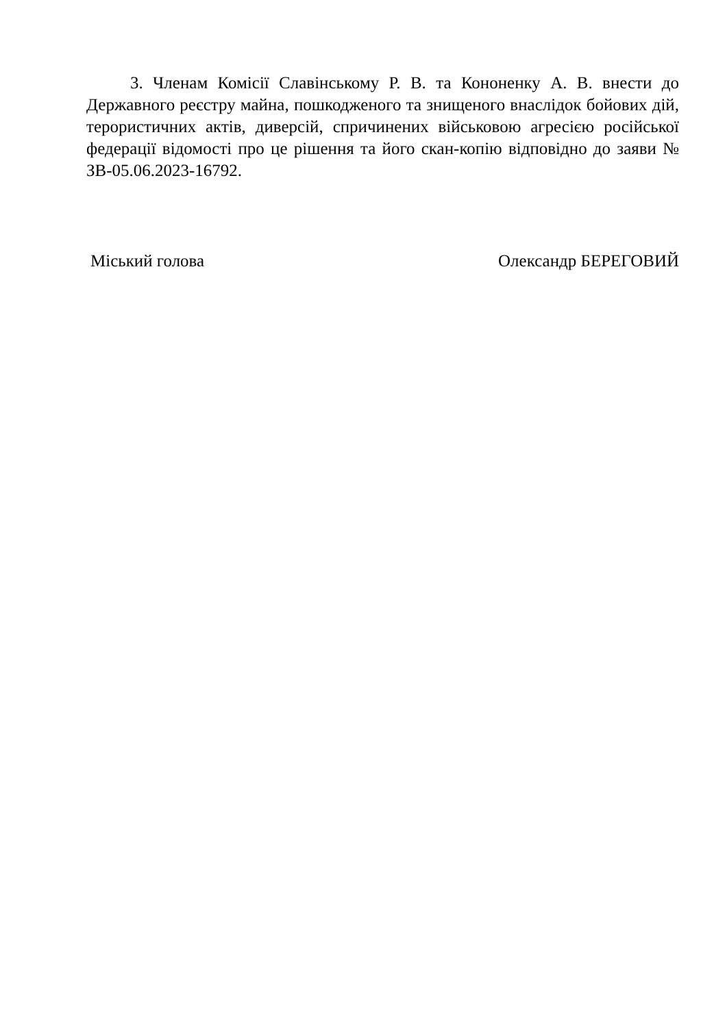3. Членам Комісії Славінському Р. В. та Кононенку А. В. внести до Державного реєстру майна, пошкодженого та знищеного внаслідок бойових дій, терористичних актів, диверсій, спричинених військовою агресією російської федерації відомості про це рішення та його скан-копію відповідно до заяви № ЗВ-05.06.2023-16792.
Міський голова Олександр БЕРЕГОВИЙ